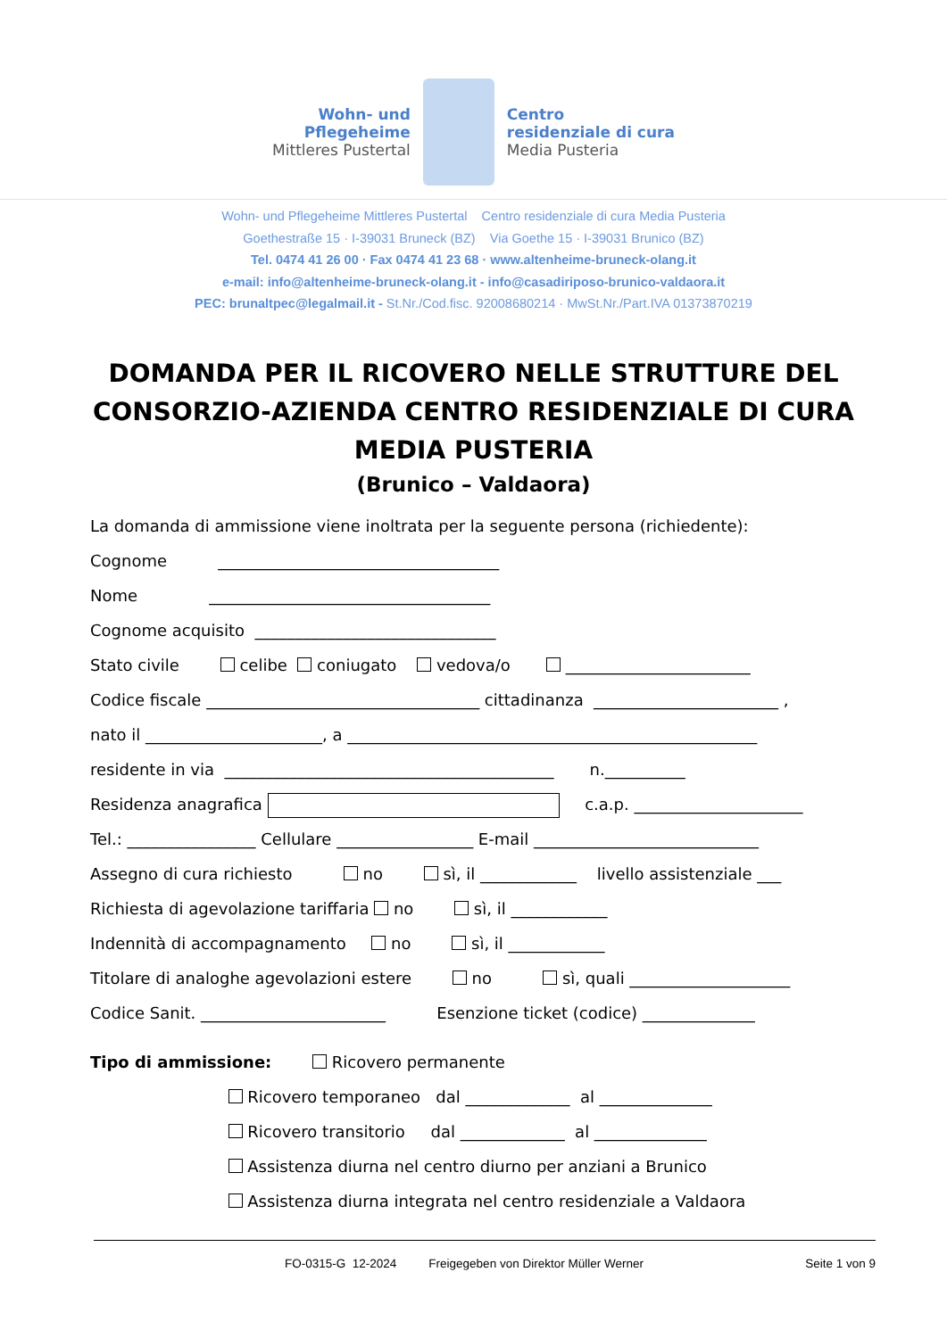Wohn- und
Pflegeheime
Mittleres Pustertal
Centro
residenziale di cura
Media Pusteria
Wohn- und Pflegeheime Mittleres Pustertal Centro residenziale di cura Media Pusteria
Goethestraße 15 · I-39031 Bruneck (BZ) Via Goethe 15 · I-39031 Brunico (BZ)
Tel. 0474 41 26 00 · Fax 0474 41 23 68 · www.altenheime-bruneck-olang.it
e-mail: info@altenheime-bruneck-olang.it - info@casadiriposo-brunico-valdaora.it
PEC: brunaltpec@legalmail.it - St.Nr./Cod.fisc. 92008680214 · MwSt.Nr./Part.IVA 01373870219
DOMANDA PER IL RICOVERO NELLE STRUTTURE DEL CONSORZIO-AZIENDA CENTRO RESIDENZIALE DI CURA MEDIA PUSTERIA
(Brunico – Valdaora)
La domanda di ammissione viene inoltrata per la seguente persona (richiedente):
Cognome ___________________________________
Nome ___________________________________
Cognome acquisito ______________________________
Stato civile celibe coniugato vedova/o _______________________
Codice fiscale __________________________________ cittadinanza _______________________ ,
nato il ______________________, a ___________________________________________________
residente in via _________________________________________ n.__________
Residenza anagrafica c.a.p. _____________________
Tel.: ________________ Cellulare _________________ E-mail ____________________________
Assegno di cura richiesto no sì, il ____________ livello assistenziale ___
Richiesta di agevolazione tariffaria no sì, il ____________
Indennità di accompagnamento no sì, il ____________
Titolare di analoghe agevolazioni estere no sì, quali ____________________
Codice Sanit. _______________________ Esenzione ticket (codice) ______________
Tipo di ammissione: Ricovero permanente
Ricovero temporaneo dal _____________ al ______________
Ricovero transitorio dal _____________ al ______________
Assistenza diurna nel centro diurno per anziani a Brunico
Assistenza diurna integrata nel centro residenziale a Valdaora
FO-0315-G 12-2024 Freigegeben von Direktor Müller Werner Seite 1 von 9